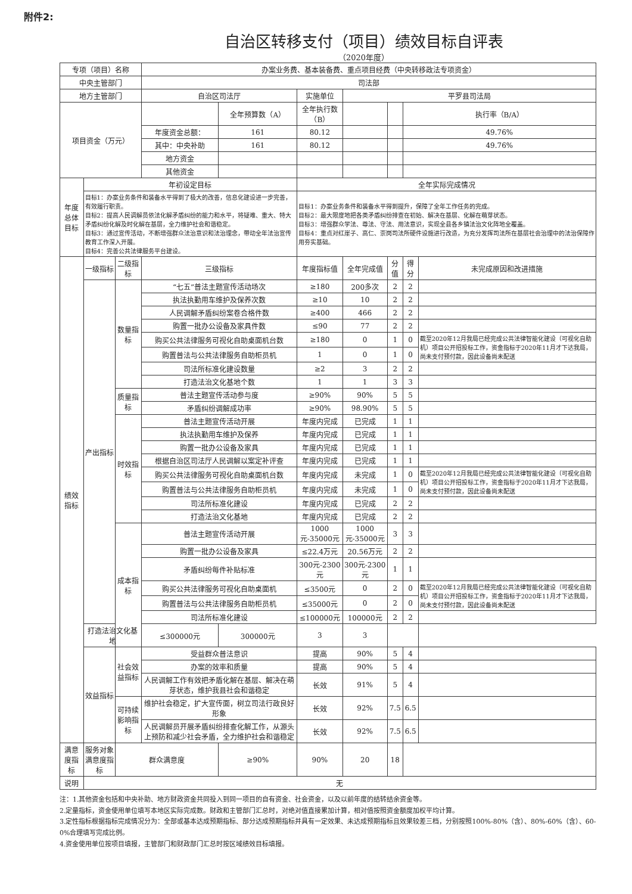附件2:
自治区转移支付（项目）绩效目标自评表
（2020年度）
| 专项（项目）名称 | | | 办案业务费、基本装备费、重点项目经费（中央转移政法专项资金） | | | | | | |
| 中央主管部门 | | | 司法部 | | | | | | |
| 地方主管部门 | | | 自治区司法厅 | | 实施单位 | 平罗县司法局 | | | |
| 项目资金（万元） | | | | 全年预算数（A） | 全年执行数（B） | | | 执行率（B/A） | |
| | | | 年度资金总额： | 161 | 80.12 | | | 49.76% | |
| | | | 其中：中央补助 | 161 | 80.12 | | | 49.76% | |
| | | | 地方资金 | | | | | | |
| | | | 其他资金 | | | | | | |
| 年度总体目标 | 年初设定目标 | | | | 全年实际完成情况 | | | | |
| | 目标1：办案业务条件和装备水平得到了极大的改善，信息化建设进一步完善，有效履行职责。 目标2：提高人民调解员依法化解矛盾纠纷的能力和水平，将疑难、重大、特大矛盾纠纷化解及时化解在基层，全力维护社会和谐稳定。 目标3：通过宣传活动，不断增强群众法治意识和法治理念，带动全年法治宣传教育工作深入开展。 目标4：完善公共法律服务平台建设。 | | | | 目标1：办案业务条件和装备水平得到提升，保障了全年工作任务的完成。 目标2：最大限度地把各类矛盾纠纷排查在初始、解决在基层、化解在萌芽状态。 目标3：增强群众学法、尊法、守法、用法意识，实现全县各乡镇法治文化阵地全覆盖。 目标4：重点对红崖子、高仁、崇岗司法所硬件设施进行改造，为充分发挥司法所在基层社会治理中的法治保障作用夯实基础。 | | | | |
| 绩效指标 | 一级指标 | 二级指标 | 三级指标 | | 年度指标值 | 全年完成值 | 分值 | 得分 | 未完成原因和改进措施 |
| | 产出指标 | 数量指标 | “七五”普法主题宣传活动场次 | | ≥180 | 200多次 | 2 | 2 | |
| | | | 执法执勤用车维护及保养次数 | | ≥10 | 10 | 2 | 2 | |
| | | | 人民调解矛盾纠纷案卷合格件数 | | ≥400 | 466 | 2 | 2 | |
| | | | 购置一批办公设备及家具件数 | | ≤90 | 77 | 2 | 2 | |
| | | | 购买公共法律服务可视化自助桌面机台数 | | ≥180 | 0 | 1 | 0 | 截至2020年12月我局已经完成公共法律智能化建设（可视化自助机）项目公开招投标工作，资金指标于2020年11月才下达我局，尚未支付预付款，因此设备尚未配送 |
| | | | 购置普法与公共法律服务自助柜员机 | | 1 | 0 | 1 | 0 | |
| | | | 司法所标准化建设数量 | | ≥2 | 3 | 2 | 2 | |
| | | | 打造法治文化基地个数 | | 1 | 1 | 3 | 3 | |
| | | 质量指标 | 普法主题宣传活动参与度 | | ≥90% | 90% | 5 | 5 | |
| | | | 矛盾纠纷调解成功率 | | ≥90% | 98.90% | 5 | 5 | |
| | | 时效指标 | 普法主题宣传活动开展 | | 年度内完成 | 已完成 | 1 | 1 | |
| | | | 执法执勤用车维护及保养 | | 年度内完成 | 已完成 | 1 | 1 | |
| | | | 购置一批办公设备及家具 | | 年度内完成 | 已完成 | 1 | 1 | |
| | | | 根据自治区司法厅人民调解以案定补评查 | | 年度内完成 | 已完成 | 1 | 1 | |
| | | | 购买公共法律服务可视化自助桌面机台数 | | 年度内完成 | 未完成 | 1 | 0 | 截至2020年12月我局已经完成公共法律智能化建设（可视化自助机）项目公开招投标工作，资金指标于2020年11月才下达我局，尚未支付预付款，因此设备尚未配送 |
| | | | 购置普法与公共法律服务自助柜员机 | | 年度内完成 | 未完成 | 1 | 0 | |
| | | | 司法所标准化建设 | | 年度内完成 | 已完成 | 2 | 2 | |
| | | | 打造法治文化基地 | | 年度内完成 | 已完成 | 2 | 2 | |
| | | 成本指标 | 普法主题宣传活动开展 | | 1000元-35000元 | 1000元-35000元 | 3 | 3 | |
| | | | 购置一批办公设备及家具 | | ≤22.4万元 | 20.56万元 | 2 | 2 | |
| | | | 矛盾纠纷每件补贴标准 | | 300元-2300元 | 300元-2300元 | 1 | 1 | |
| | | | 购买公共法律服务可视化自助桌面机 | | ≤3500元 | 0 | 2 | 0 | 截至2020年12月我局已经完成公共法律智能化建设（可视化自助机）项目公开招投标工作，资金指标于2020年11月才下达我局，尚未支付预付款，因此设备尚未配送 |
| | | | 购置普法与公共法律服务自助柜员机 | | ≤35000元 | 0 | 2 | 0 | |
| | | | 司法所标准化建设 | | ≤100000元 | 100000元 | 2 | 2 | |
| | 打造法治文化基地 | | ≤300000元 | 300000元 | 3 | 3 | | | |
| | 效益指标 | 社会效益指标 | 受益群众普法意识 | | 提高 | 90% | 5 | 4 | |
| | | | 办案的效率和质量 | | 提高 | 90% | 5 | 4 | |
| | | | 人民调解工作有效把矛盾化解在基层、解决在萌芽状态，维护我县社会和谐稳定 | | 长效 | 91% | 5 | 4 | |
| | | 可持续影响指标 | 维护社会稳定，扩大宣传面，树立司法行政良好形象 | | 长效 | 92% | 7.5 | 6.5 | |
| | | | 人民调解员开展矛盾纠纷排查化解工作，从源头上预防和减少社会矛盾，全力维护社会和谐稳定 | | 长效 | 92% | 7.5 | 6.5 | |
| 满意度指标 | 服务对象满意度指标 | 群众满意度 | | ≥90% | 90% | 20 | 18 | | |
| 说明 | 无 | | | | | | | | |
注：1.其他资金包括和中央补助、地方财政资金共同投入到同一项目的自有资金、社会资金，以及以前年度的结转结余资金等。
2.定量指标，资金使用单位填写本地区实际完成数。财政和主管部门汇总时，对绝对值直接累加计算，相对值按照资金额度加权平均计算。
3.定性指标根据指标完成情况分为：全部或基本达成预期指标、部分达成预期指标并具有一定效果、未达成预期指标且效果较差三档，分别按照100%-80%（含）、80%-60%（含）、60-0%合理填写完成比例。
4.资金使用单位按项目填报，主管部门和财政部门汇总时按区域绩效目标填报。